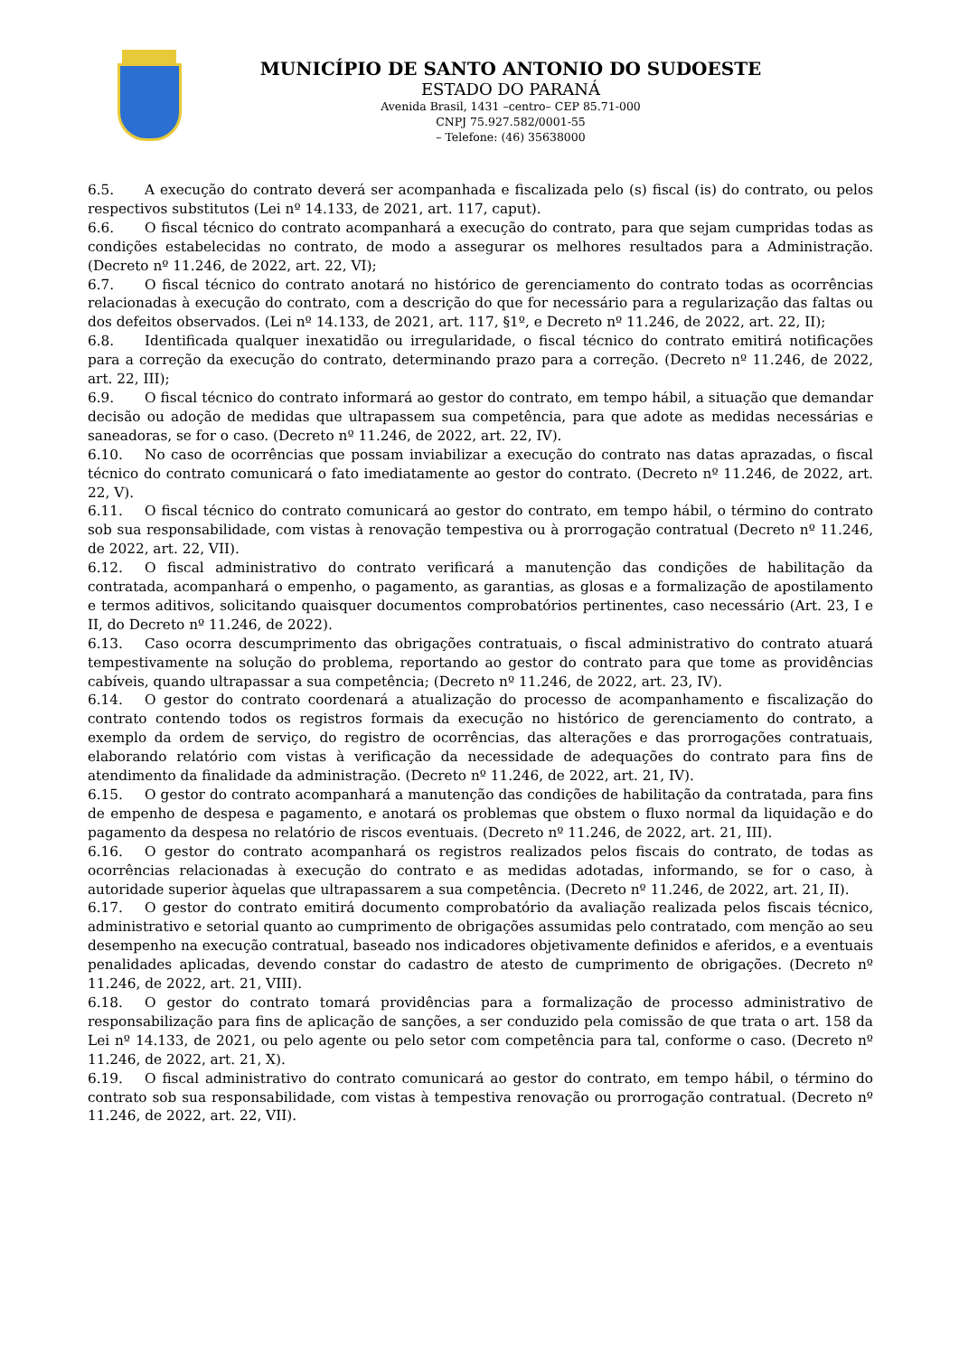MUNICÍPIO DE SANTO ANTONIO DO SUDOESTE
ESTADO DO PARANÁ
Avenida Brasil, 1431 –centro– CEP 85.71-000
CNPJ 75.927.582/0001-55
– Telefone: (46) 35638000
6.5. A execução do contrato deverá ser acompanhada e fiscalizada pelo (s) fiscal (is) do contrato, ou pelos respectivos substitutos (Lei nº 14.133, de 2021, art. 117, caput).
6.6. O fiscal técnico do contrato acompanhará a execução do contrato, para que sejam cumpridas todas as condições estabelecidas no contrato, de modo a assegurar os melhores resultados para a Administração. (Decreto nº 11.246, de 2022, art. 22, VI);
6.7. O fiscal técnico do contrato anotará no histórico de gerenciamento do contrato todas as ocorrências relacionadas à execução do contrato, com a descrição do que for necessário para a regularização das faltas ou dos defeitos observados. (Lei nº 14.133, de 2021, art. 117, §1º, e Decreto nº 11.246, de 2022, art. 22, II);
6.8. Identificada qualquer inexatidão ou irregularidade, o fiscal técnico do contrato emitirá notificações para a correção da execução do contrato, determinando prazo para a correção. (Decreto nº 11.246, de 2022, art. 22, III);
6.9. O fiscal técnico do contrato informará ao gestor do contrato, em tempo hábil, a situação que demandar decisão ou adoção de medidas que ultrapassem sua competência, para que adote as medidas necessárias e saneadoras, se for o caso. (Decreto nº 11.246, de 2022, art. 22, IV).
6.10. No caso de ocorrências que possam inviabilizar a execução do contrato nas datas aprazadas, o fiscal técnico do contrato comunicará o fato imediatamente ao gestor do contrato. (Decreto nº 11.246, de 2022, art. 22, V).
6.11. O fiscal técnico do contrato comunicará ao gestor do contrato, em tempo hábil, o término do contrato sob sua responsabilidade, com vistas à renovação tempestiva ou à prorrogação contratual (Decreto nº 11.246, de 2022, art. 22, VII).
6.12. O fiscal administrativo do contrato verificará a manutenção das condições de habilitação da contratada, acompanhará o empenho, o pagamento, as garantias, as glosas e a formalização de apostilamento e termos aditivos, solicitando quaisquer documentos comprobatórios pertinentes, caso necessário (Art. 23, I e II, do Decreto nº 11.246, de 2022).
6.13. Caso ocorra descumprimento das obrigações contratuais, o fiscal administrativo do contrato atuará tempestivamente na solução do problema, reportando ao gestor do contrato para que tome as providências cabíveis, quando ultrapassar a sua competência; (Decreto nº 11.246, de 2022, art. 23, IV).
6.14. O gestor do contrato coordenará a atualização do processo de acompanhamento e fiscalização do contrato contendo todos os registros formais da execução no histórico de gerenciamento do contrato, a exemplo da ordem de serviço, do registro de ocorrências, das alterações e das prorrogações contratuais, elaborando relatório com vistas à verificação da necessidade de adequações do contrato para fins de atendimento da finalidade da administração. (Decreto nº 11.246, de 2022, art. 21, IV).
6.15. O gestor do contrato acompanhará a manutenção das condições de habilitação da contratada, para fins de empenho de despesa e pagamento, e anotará os problemas que obstem o fluxo normal da liquidação e do pagamento da despesa no relatório de riscos eventuais. (Decreto nº 11.246, de 2022, art. 21, III).
6.16. O gestor do contrato acompanhará os registros realizados pelos fiscais do contrato, de todas as ocorrências relacionadas à execução do contrato e as medidas adotadas, informando, se for o caso, à autoridade superior àquelas que ultrapassarem a sua competência. (Decreto nº 11.246, de 2022, art. 21, II).
6.17. O gestor do contrato emitirá documento comprobatório da avaliação realizada pelos fiscais técnico, administrativo e setorial quanto ao cumprimento de obrigações assumidas pelo contratado, com menção ao seu desempenho na execução contratual, baseado nos indicadores objetivamente definidos e aferidos, e a eventuais penalidades aplicadas, devendo constar do cadastro de atesto de cumprimento de obrigações. (Decreto nº 11.246, de 2022, art. 21, VIII).
6.18. O gestor do contrato tomará providências para a formalização de processo administrativo de responsabilização para fins de aplicação de sanções, a ser conduzido pela comissão de que trata o art. 158 da Lei nº 14.133, de 2021, ou pelo agente ou pelo setor com competência para tal, conforme o caso. (Decreto nº 11.246, de 2022, art. 21, X).
6.19. O fiscal administrativo do contrato comunicará ao gestor do contrato, em tempo hábil, o término do contrato sob sua responsabilidade, com vistas à tempestiva renovação ou prorrogação contratual. (Decreto nº 11.246, de 2022, art. 22, VII).